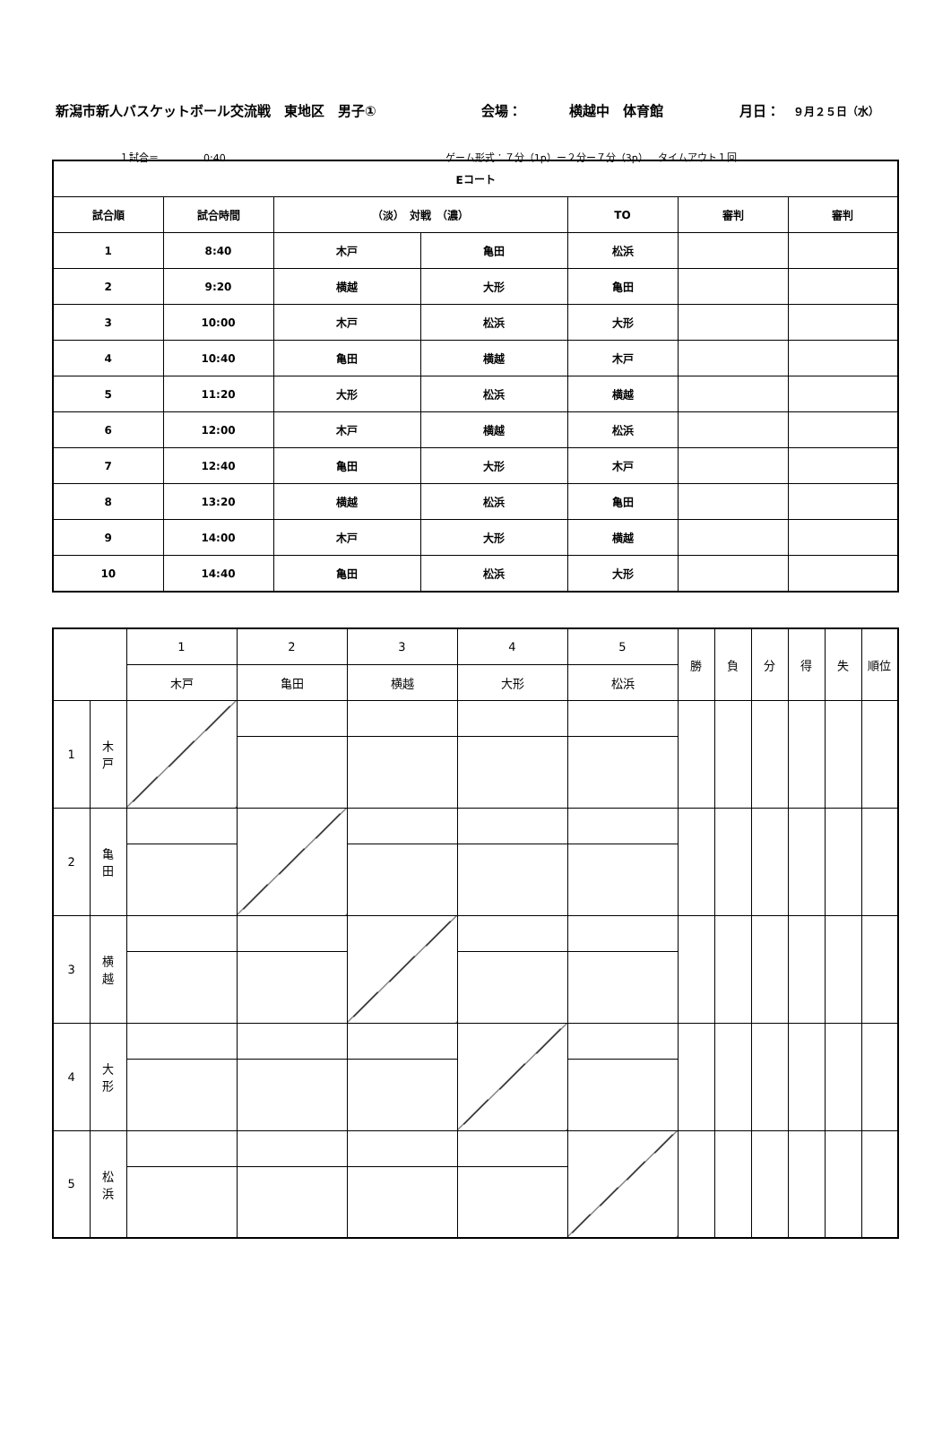新潟市新人バスケットボール交流戦　東地区　男子① 会場： 横越中　体育館 月日： ９月２５日（水）
１試合＝ 0:40 ゲーム形式：７分（1p）ー２分ー７分（3p）　タイムアウト１回
| Eコート | | | | | | |
| --- | --- | --- | --- | --- | --- | --- |
| 試合順 | 試合時間 | （淡） 対戦 （濃） | | TO | 審判 | 審判 |
| 1 | 8:40 | 木戸 | 亀田 | 松浜 | | |
| 2 | 9:20 | 横越 | 大形 | 亀田 | | |
| 3 | 10:00 | 木戸 | 松浜 | 大形 | | |
| 4 | 10:40 | 亀田 | 横越 | 木戸 | | |
| 5 | 11:20 | 大形 | 松浜 | 横越 | | |
| 6 | 12:00 | 木戸 | 横越 | 松浜 | | |
| 7 | 12:40 | 亀田 | 大形 | 木戸 | | |
| 8 | 13:20 | 横越 | 松浜 | 亀田 | | |
| 9 | 14:00 | 木戸 | 大形 | 横越 | | |
| 10 | 14:40 | 亀田 | 松浜 | 大形 | | |
| | | 1 | 2 | 3 | 4 | 5 | 勝 | 負 | 分 | 得 | 失 | 順位 |
| | | 木戸 | 亀田 | 横越 | 大形 | 松浜 | | | | | | |
| 1 | 木 戸 | | | | | | | | | | | |
| 2 | 亀 田 | | | | | | | | | | | |
| 3 | 横 越 | | | | | | | | | | | |
| 4 | 大 形 | | | | | | | | | | | |
| 5 | 松 浜 | | | | | | | | | | | |